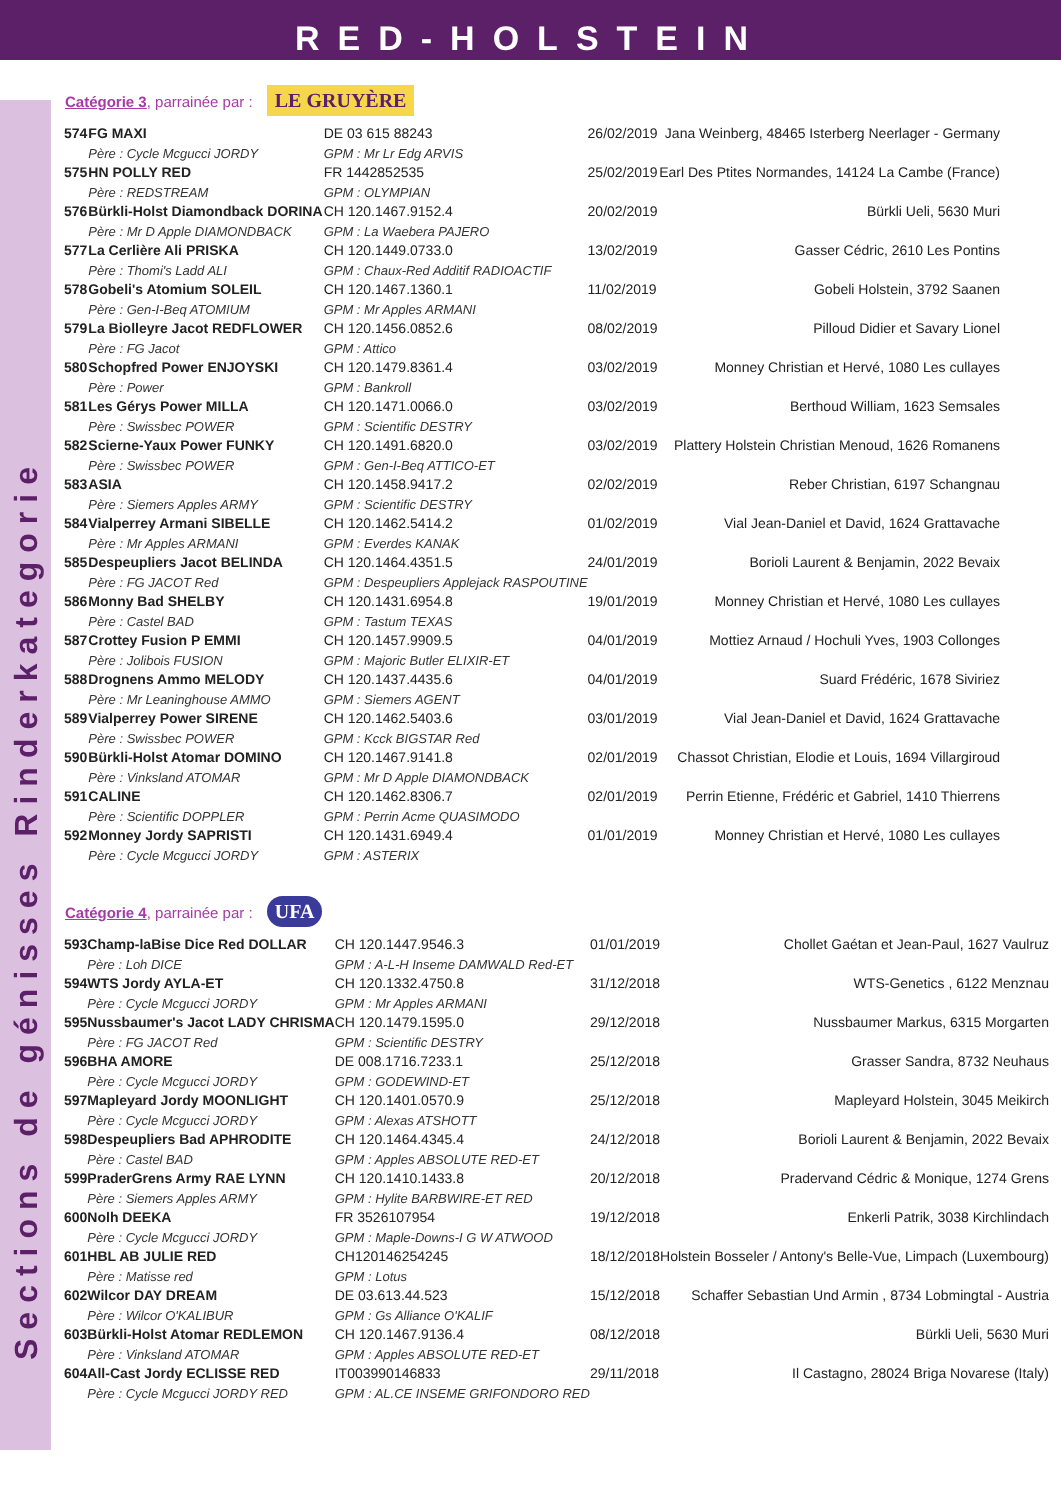RED-HOLSTEIN
Sections de génisses Rinderkategorie
Catégorie 3, parrainée par : LE GRUYÈRE
| 574 | FG MAXI | DE 03 615 88243 | 26/02/2019 | Jana Weinberg, 48465 Isterberg Neerlager - Germany |
| | Père : Cycle Mcgucci JORDY | GPM : Mr Lr Edg ARVIS | | |
| 575 | HN POLLY RED | FR 1442852535 | 25/02/2019 | Earl Des Ptites Normandes, 14124 La Cambe (France) |
| | Père : REDSTREAM | GPM : OLYMPIAN | | |
| 576 | Bürkli-Holst Diamondback DORINA | CH 120.1467.9152.4 | 20/02/2019 | Bürkli Ueli, 5630 Muri |
| | Père : Mr D Apple DIAMONDBACK | GPM : La Waebera PAJERO | | |
| 577 | La Cerlière Ali PRISKA | CH 120.1449.0733.0 | 13/02/2019 | Gasser Cédric, 2610 Les Pontins |
| | Père : Thomi's Ladd ALI | GPM : Chaux-Red Additif RADIOACTIF | | |
| 578 | Gobeli's Atomium SOLEIL | CH 120.1467.1360.1 | 11/02/2019 | Gobeli Holstein, 3792 Saanen |
| | Père : Gen-I-Beq ATOMIUM | GPM : Mr Apples ARMANI | | |
| 579 | La Biolleyre Jacot REDFLOWER | CH 120.1456.0852.6 | 08/02/2019 | Pilloud Didier et Savary Lionel |
| | Père : FG Jacot | GPM : Attico | | |
| 580 | Schopfred Power ENJOYSKI | CH 120.1479.8361.4 | 03/02/2019 | Monney Christian et Hervé, 1080 Les cullayes |
| | Père : Power | GPM : Bankroll | | |
| 581 | Les Gérys Power MILLA | CH 120.1471.0066.0 | 03/02/2019 | Berthoud William, 1623 Semsales |
| | Père : Swissbec POWER | GPM : Scientific DESTRY | | |
| 582 | Scierne-Yaux Power FUNKY | CH 120.1491.6820.0 | 03/02/2019 | Plattery Holstein Christian Menoud, 1626 Romanens |
| | Père : Swissbec POWER | GPM : Gen-I-Beq ATTICO-ET | | |
| 583 | ASIA | CH 120.1458.9417.2 | 02/02/2019 | Reber Christian, 6197 Schangnau |
| | Père : Siemers Apples ARMY | GPM : Scientific DESTRY | | |
| 584 | Vialperrey Armani SIBELLE | CH 120.1462.5414.2 | 01/02/2019 | Vial Jean-Daniel et David, 1624 Grattavache |
| | Père : Mr Apples ARMANI | GPM : Everdes KANAK | | |
| 585 | Despeupliers Jacot BELINDA | CH 120.1464.4351.5 | 24/01/2019 | Borioli Laurent & Benjamin, 2022 Bevaix |
| | Père : FG JACOT Red | GPM : Despeupliers Applejack RASPOUTINE | | |
| 586 | Monny Bad SHELBY | CH 120.1431.6954.8 | 19/01/2019 | Monney Christian et Hervé, 1080 Les cullayes |
| | Père : Castel BAD | GPM : Tastum TEXAS | | |
| 587 | Crottey Fusion P EMMI | CH 120.1457.9909.5 | 04/01/2019 | Mottiez Arnaud / Hochuli Yves, 1903 Collonges |
| | Père : Jolibois FUSION | GPM : Majoric Butler ELIXIR-ET | | |
| 588 | Drognens Ammo MELODY | CH 120.1437.4435.6 | 04/01/2019 | Suard Frédéric, 1678 Siviriez |
| | Père : Mr Leaninghouse AMMO | GPM : Siemers AGENT | | |
| 589 | Vialperrey Power SIRENE | CH 120.1462.5403.6 | 03/01/2019 | Vial Jean-Daniel et David, 1624 Grattavache |
| | Père : Swissbec POWER | GPM : Kcck BIGSTAR Red | | |
| 590 | Bürkli-Holst Atomar DOMINO | CH 120.1467.9141.8 | 02/01/2019 | Chassot Christian, Elodie et Louis, 1694 Villargiroud |
| | Père : Vinksland ATOMAR | GPM : Mr D Apple DIAMONDBACK | | |
| 591 | CALINE | CH 120.1462.8306.7 | 02/01/2019 | Perrin Etienne, Frédéric et Gabriel, 1410 Thierrens |
| | Père : Scientific DOPPLER | GPM : Perrin Acme QUASIMODO | | |
| 592 | Monney Jordy SAPRISTI | CH 120.1431.6949.4 | 01/01/2019 | Monney Christian et Hervé, 1080 Les cullayes |
| | Père : Cycle Mcgucci JORDY | GPM : ASTERIX | | |
Catégorie 4, parrainée par : UFA
| 593 | Champ-laBise Dice Red DOLLAR | CH 120.1447.9546.3 | 01/01/2019 | Chollet Gaétan et Jean-Paul, 1627 Vaulruz |
| | Père : Loh DICE | GPM : A-L-H Inseme DAMWALD Red-ET | | |
| 594 | WTS Jordy AYLA-ET | CH 120.1332.4750.8 | 31/12/2018 | WTS-Genetics , 6122 Menznau |
| | Père : Cycle Mcgucci JORDY | GPM : Mr Apples ARMANI | | |
| 595 | Nussbaumer's Jacot LADY CHRISMA | CH 120.1479.1595.0 | 29/12/2018 | Nussbaumer Markus, 6315 Morgarten |
| | Père : FG JACOT Red | GPM : Scientific DESTRY | | |
| 596 | BHA AMORE | DE 008.1716.7233.1 | 25/12/2018 | Grasser Sandra, 8732 Neuhaus |
| | Père : Cycle Mcgucci JORDY | GPM : GODEWIND-ET | | |
| 597 | Mapleyard Jordy MOONLIGHT | CH 120.1401.0570.9 | 25/12/2018 | Mapleyard Holstein, 3045 Meikirch |
| | Père : Cycle Mcgucci JORDY | GPM : Alexas ATSHOTT | | |
| 598 | Despeupliers Bad APHRODITE | CH 120.1464.4345.4 | 24/12/2018 | Borioli Laurent & Benjamin, 2022 Bevaix |
| | Père : Castel BAD | GPM : Apples ABSOLUTE RED-ET | | |
| 599 | PraderGrens Army RAE LYNN | CH 120.1410.1433.8 | 20/12/2018 | Pradervand Cédric & Monique, 1274 Grens |
| | Père : Siemers Apples ARMY | GPM : Hylite BARBWIRE-ET RED | | |
| 600 | Nolh DEEKA | FR 3526107954 | 19/12/2018 | Enkerli Patrik, 3038 Kirchlindach |
| | Père : Cycle Mcgucci JORDY | GPM : Maple-Downs-I G W ATWOOD | | |
| 601 | HBL AB JULIE RED | CH120146254245 | 18/12/2018 | Holstein Bosseler / Antony's Belle-Vue, Limpach (Luxembourg) |
| | Père : Matisse red | GPM : Lotus | | |
| 602 | Wilcor DAY DREAM | DE 03.613.44.523 | 15/12/2018 | Schaffer Sebastian Und Armin , 8734 Lobmingtal - Austria |
| | Père : Wilcor O'KALIBUR | GPM : Gs Alliance O'KALIF | | |
| 603 | Bürkli-Holst Atomar REDLEMON | CH 120.1467.9136.4 | 08/12/2018 | Bürkli Ueli, 5630 Muri |
| | Père : Vinksland ATOMAR | GPM : Apples ABSOLUTE RED-ET | | |
| 604 | All-Cast Jordy ECLISSE RED | IT003990146833 | 29/11/2018 | Il Castagno, 28024 Briga Novarese (Italy) |
| | Père : Cycle Mcgucci JORDY RED | GPM : AL.CE INSEME GRIFONDORO RED | | |